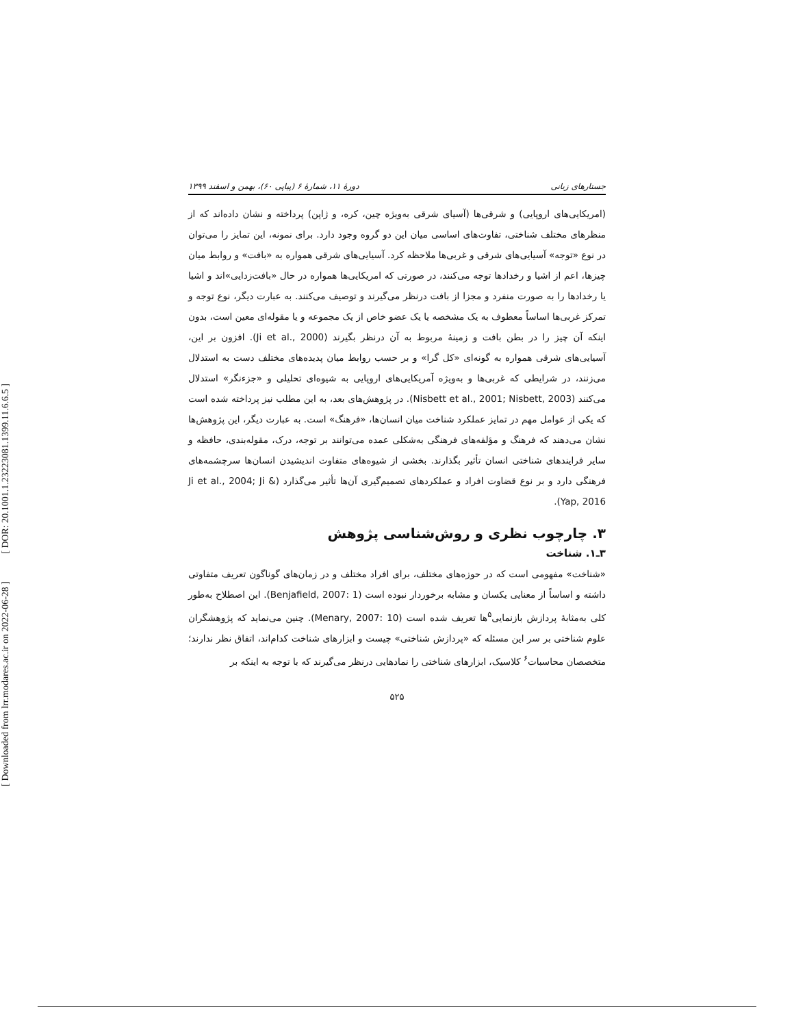[ DOR: 20.1001.1.23223081.1399.11.6.6.5 ]
[ Downloaded from lrr.modares.ac.ir on 2022-06-28 ]
جستارهای زبانی دورهٔ ۱۱، شمارهٔ ۶ (پیاپی ۶۰)، بهمن و اسفند ۱۳۹۹
(امریکایی‌های اروپایی) و شرقی‌ها (آسیای شرقی به‌ویژه چین، کره، و ژاپن) پرداخته و نشان داده‌اند که از منظرهای مختلف شناختی، تفاوت‌های اساسی میان این دو گروه وجود دارد. برای نمونه، این تمایز را می‌توان در نوع «توجه» آسیایی‌های شرقی و غربی‌ها ملاحظه کرد. آسیایی‌های شرقی همواره به «بافت» و روابط میان چیزها، اعم از اشیا و رخدادها توجه می‌کنند، در صورتی که امریکایی‌ها همواره در حال «بافت‌زدایی»اند و اشیا یا رخدادها را به صورت منفرد و مجزا از بافت درنظر می‌گیرند و توصیف می‌کنند. به عبارت دیگر، نوع توجه و تمرکز غربی‌ها اساساً معطوف به یک مشخصه یا یک عضو خاص از یک مجموعه و یا مقوله‌ای معین است، بدون اینکه آن چیز را در بطن بافت و زمینهٔ مربوط به آن درنظر بگیرند (Ji et al., 2000). افزون بر این، آسیایی‌های شرقی همواره به گونه‌ای «کل گرا» و بر حسب روابط میان پدیده‌های مختلف دست به استدلال می‌زنند، در شرایطی که غربی‌ها و به‌ویژه آمریکایی‌های اروپایی به شیوه‌ای تحلیلی و «جزءنگر» استدلال می‌کنند (Nisbett et al., 2001; Nisbett, 2003). در پژوهش‌های بعد، به این مطلب نیز پرداخته شده است که یکی از عوامل مهم در تمایز عملکرد شناخت میان انسان‌ها، «فرهنگ» است. به عبارت دیگر، این پژوهش‌ها نشان می‌دهند که فرهنگ و مؤلفه‌های فرهنگی به‌شکلی عمده می‌توانند بر توجه، درک، مقوله‌بندی، حافظه و سایر فرایندهای شناختی انسان تأثیر بگذارند. بخشی از شیوه‌های متفاوت اندیشیدن انسان‌ها سرچشمه‌های فرهنگی دارد و بر نوع قضاوت افراد و عملکردهای تصمیم‌گیری آن‌ها تأثیر می‌گذارد (Ji et al., 2004; Ji & Yap, 2016).
۳. چارچوب نظری و روش‌شناسی پژوهش
۳ـ۱. شناخت
«شناخت» مفهومی است که در حوزه‌های مختلف، برای افراد مختلف و در زمان‌های گوناگون تعریف متفاوتی داشته و اساساً از معنایی یکسان و مشابه برخوردار نبوده است (Benjafield, 2007: 1). این اصطلاح به‌طور کلی به‌مثابهٔ پردازش بازنمایی<sup>۵</sup>ها تعریف شده است (Menary, 2007: 10). چنین می‌نماید که پژوهشگران علوم شناختی بر سر این مسئله که «پردازش شناختی» چیست و ابزارهای شناخت کدام‌اند، اتفاق نظر ندارند؛ متخصصان محاسبات<sup>۶</sup> کلاسیک، ابزارهای شناختی را نمادهایی درنظر می‌گیرند که با توجه به اینکه بر
۵۲۵